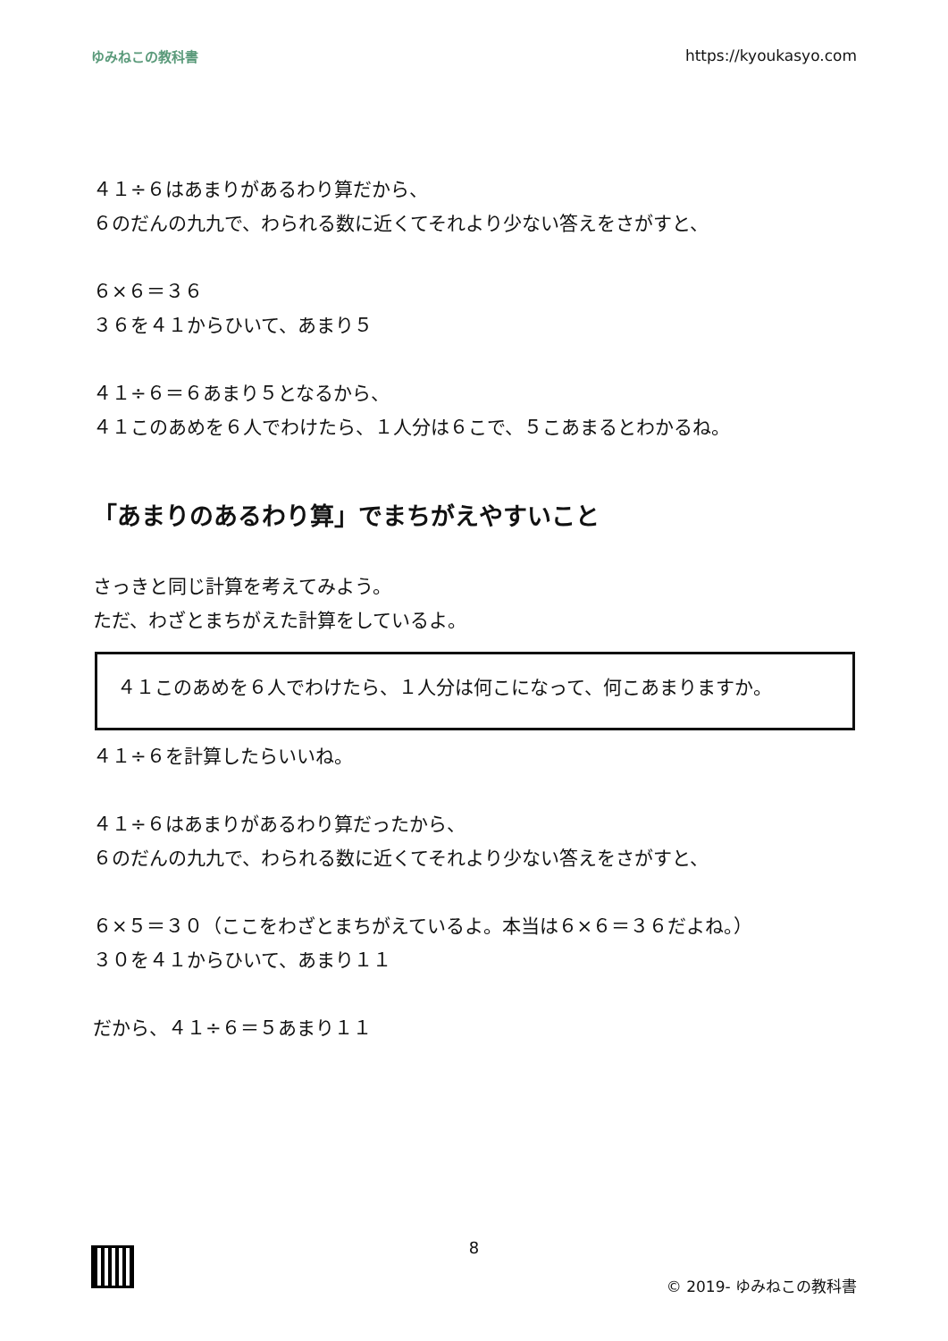ゆみねこの教科書 https://kyoukasyo.com
４１÷６はあまりがあるわり算だから、
６のだんの九九で、わられる数に近くてそれより少ない答えをさがすと、
６×６＝３６
３６を４１からひいて、あまり５
４１÷６＝６あまり５となるから、
４１このあめを６人でわけたら、１人分は６こで、５こあまるとわかるね。
「あまりのあるわり算」でまちがえやすいこと
さっきと同じ計算を考えてみよう。
ただ、わざとまちがえた計算をしているよ。
４１このあめを６人でわけたら、１人分は何こになって、何こあまりますか。
４１÷６を計算したらいいね。
４１÷６はあまりがあるわり算だったから、
６のだんの九九で、わられる数に近くてそれより少ない答えをさがすと、
６×５＝３０（ここをわざとまちがえているよ。本当は６×６＝３６だよね。）
３０を４１からひいて、あまり１１
だから、４１÷６＝５あまり１１
8
© 2019- ゆみねこの教科書